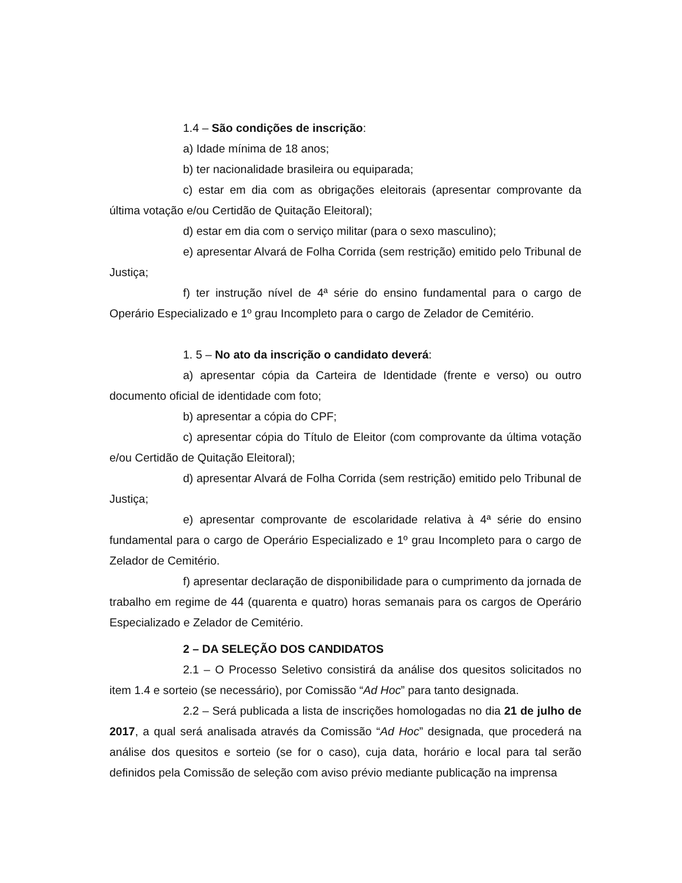1.4 – São condições de inscrição:
a) Idade mínima de 18 anos;
b) ter nacionalidade brasileira ou equiparada;
c) estar em dia com as obrigações eleitorais (apresentar comprovante da última votação e/ou Certidão de Quitação Eleitoral);
d) estar em dia com o serviço militar (para o sexo masculino);
e) apresentar Alvará de Folha Corrida (sem restrição) emitido pelo Tribunal de Justiça;
f) ter instrução nível de 4ª série do ensino fundamental para o cargo de Operário Especializado e 1º grau Incompleto para o cargo de Zelador de Cemitério.
1. 5 – No ato da inscrição o candidato deverá:
a) apresentar cópia da Carteira de Identidade (frente e verso) ou outro documento oficial de identidade com foto;
b) apresentar a cópia do CPF;
c) apresentar cópia do Título de Eleitor (com comprovante da última votação e/ou Certidão de Quitação Eleitoral);
d) apresentar Alvará de Folha Corrida (sem restrição) emitido pelo Tribunal de Justiça;
e) apresentar comprovante de escolaridade relativa à 4ª série do ensino fundamental para o cargo de Operário Especializado e 1º grau Incompleto para o cargo de Zelador de Cemitério.
f) apresentar declaração de disponibilidade para o cumprimento da jornada de trabalho em regime de 44 (quarenta e quatro) horas semanais para os cargos de Operário Especializado e Zelador de Cemitério.
2 – DA SELEÇÃO DOS CANDIDATOS
2.1 – O Processo Seletivo consistirá da análise dos quesitos solicitados no item 1.4 e sorteio (se necessário), por Comissão “Ad Hoc” para tanto designada.
2.2 – Será publicada a lista de inscrições homologadas no dia 21 de julho de 2017, a qual será analisada através da Comissão “Ad Hoc” designada, que procederá na análise dos quesitos e sorteio (se for o caso), cuja data, horário e local para tal serão definidos pela Comissão de seleção com aviso prévio mediante publicação na imprensa